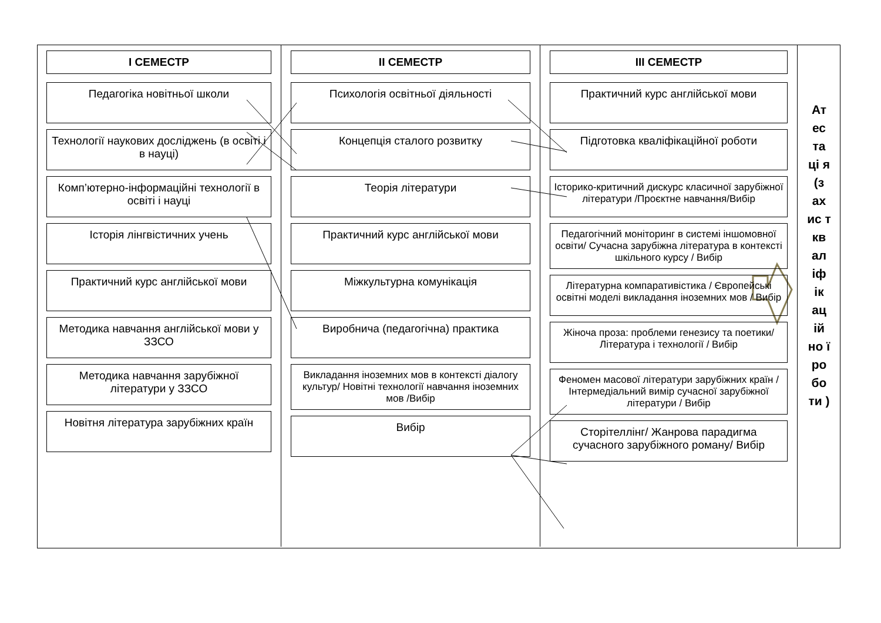I СЕМЕСТР
Педагогіка новітньої школи
Технології наукових досліджень (в освіті і в науці)
Комп’ютерно-інформаційні технології в освіті і науці
Історія лінгвістичних учень
Практичний курс англійської мови
Методика навчання англійської мови у ЗЗСО
Методика навчання зарубіжної літератури у ЗЗСО
Новітня література зарубіжних країн
II СЕМЕСТР
Психологія освітньої діяльності
Концепція сталого розвитку
Теорія літератури
Практичний курс англійської мови
Міжкультурна комунікація
Виробнича (педагогічна) практика
Викладання іноземних мов в контексті діалогу культур/ Новітні технології навчання іноземних мов /Вибір
Вибір
III СЕМЕСТР
Практичний курс англійської мови
Підготовка кваліфікаційної роботи
Історико-критичний дискурс класичної зарубіжної літератури /Проєктне навчання/Вибір
Педагогічний моніторинг в системі іншомовної освіти/ Сучасна зарубіжна література в контексті шкільного курсу / Вибір
Літературна компаративістика / Європейські освітні моделі викладання іноземних мов / Вибір
Жіноча проза: проблеми генезису та поетики/ Література і технології / Вибір
Феномен масової літератури зарубіжних країн / Інтермедіальний вимір сучасної зарубіжної літератури / Вибір
Сторітеллінг/ Жанрова парадигма сучасного зарубіжного роману/ Вибір
Ат ес та ці я (з ах ис т кв ал іф ік ац ій но ї ро бо ти )